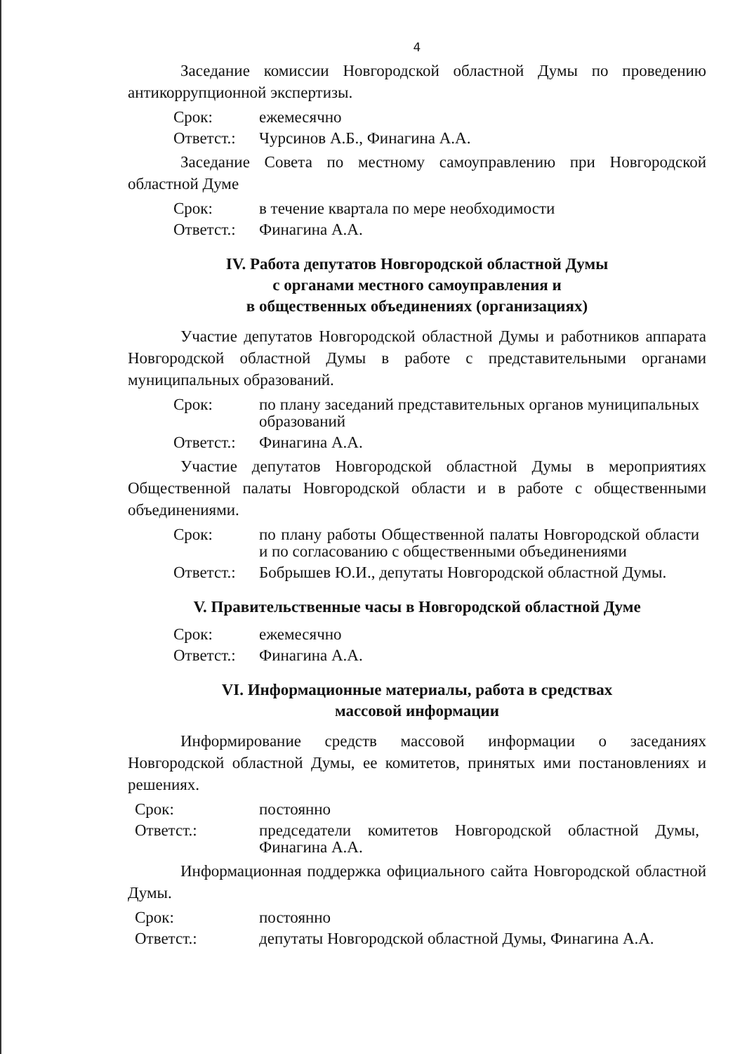4
Заседание комиссии Новгородской областной Думы по проведению антикоррупционной экспертизы.
Срок: ежемесячно
Ответст.: Чурсинов А.Б., Финагина А.А.
Заседание Совета по местному самоуправлению при Новгородской областной Думе
Срок: в течение квартала по мере необходимости
Ответст.: Финагина А.А.
IV. Работа депутатов Новгородской областной Думы
с органами местного самоуправления и
в общественных объединениях (организациях)
Участие депутатов Новгородской областной Думы и работников аппарата Новгородской областной Думы в работе с представительными органами муниципальных образований.
Срок: по плану заседаний представительных органов муниципальных образований
Ответст.: Финагина А.А.
Участие депутатов Новгородской областной Думы в мероприятиях Общественной палаты Новгородской области и в работе с общественными объединениями.
Срок: по плану работы Общественной палаты Новгородской области и по согласованию с общественными объединениями
Ответст.: Бобрышев Ю.И., депутаты Новгородской областной Думы.
V. Правительственные часы в Новгородской областной Думе
Срок: ежемесячно
Ответст.: Финагина А.А.
VI. Информационные материалы, работа в средствах
массовой информации
Информирование средств массовой информации о заседаниях Новгородской областной Думы, ее комитетов, принятых ими постановлениях и решениях.
Срок: постоянно
Ответст.: председатели комитетов Новгородской областной Думы, Финагина А.А.
Информационная поддержка официального сайта Новгородской областной Думы.
Срок: постоянно
Ответст.: депутаты Новгородской областной Думы, Финагина А.А.